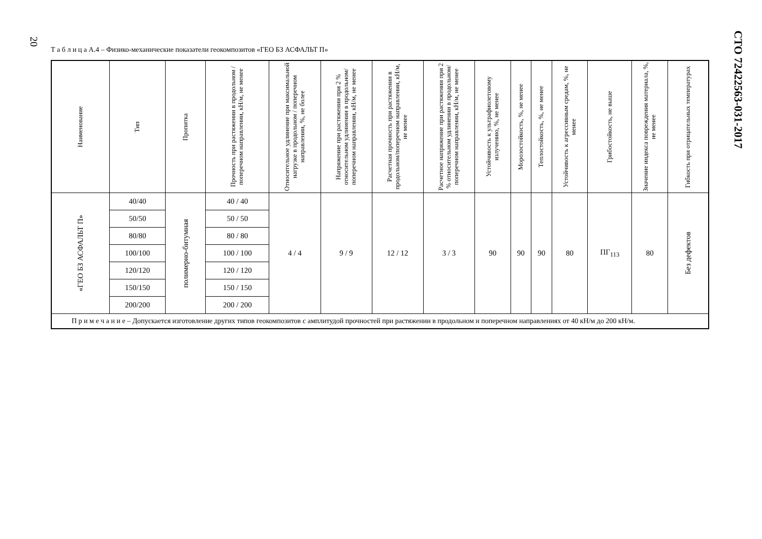20
Т а б л и ц а А.4 – Физико-механические показатели геокомпозитов «ГЕО БЗ АСФАЛЬТ П»
| Наименование | Тип | Пропитка | Прочность при растяжении в продольном / поперечном направлении, кН/м, не менее | Относительное удлинение при максимальной нагрузке в продольном / поперечном направлении, %, не более | Напряжение при растяжении при 2 % относительном удлинении в продольном/поперечном направлении, кН/м, не менее | Расчетная прочность при растяжении в продольном/поперечном направлении, кН/м, не менее | Расчетное напряжение при растяжении при 2 % относительном удлинении в продольном/поперечном направлении, кН/м, не менее | Устойчивость к ультрафиолетовому излучению, %, не менее | Морозостойкость, %, не менее | Теплостойкость, %, не менее | Устойчивость к агрессивным средам, %, не менее | Грибостойкость, не выше | Значение индекса повреждения материала, %, не менее | Гибкость при отрицательных температурах |
| --- | --- | --- | --- | --- | --- | --- | --- | --- | --- | --- | --- | --- | --- | --- |
| «ГЕО БЗ АСФАЛЬТ П» | 40/40 | полимерно-битумная | 40 / 40 | 4 / 4 | 9 / 9 | 12 / 12 | 3 / 3 | 90 | 90 | 90 | 80 | ПГ<sub>113</sub> | 80 | Без дефектов |
| | 50/50 | | 50 / 50 | | | | | | | | | | | |
| | 80/80 | | 80 / 80 | | | | | | | | | | | |
| | 100/100 | | 100 / 100 | | | | | | | | | | | |
| | 120/120 | | 120 / 120 | | | | | | | | | | | |
| | 150/150 | | 150 / 150 | | | | | | | | | | | |
| | 200/200 | | 200 / 200 | | | | | | | | | | | |
| П р и м е ч а н и е – Допускается изготовление других типов геокомпозитов с амплитудой прочностей при растяжении в продольном и поперечном направлениях от 40 кН/м до 200 кН/м. | | | | | | | | | | | | | | |
СТО 72422563-031-2017